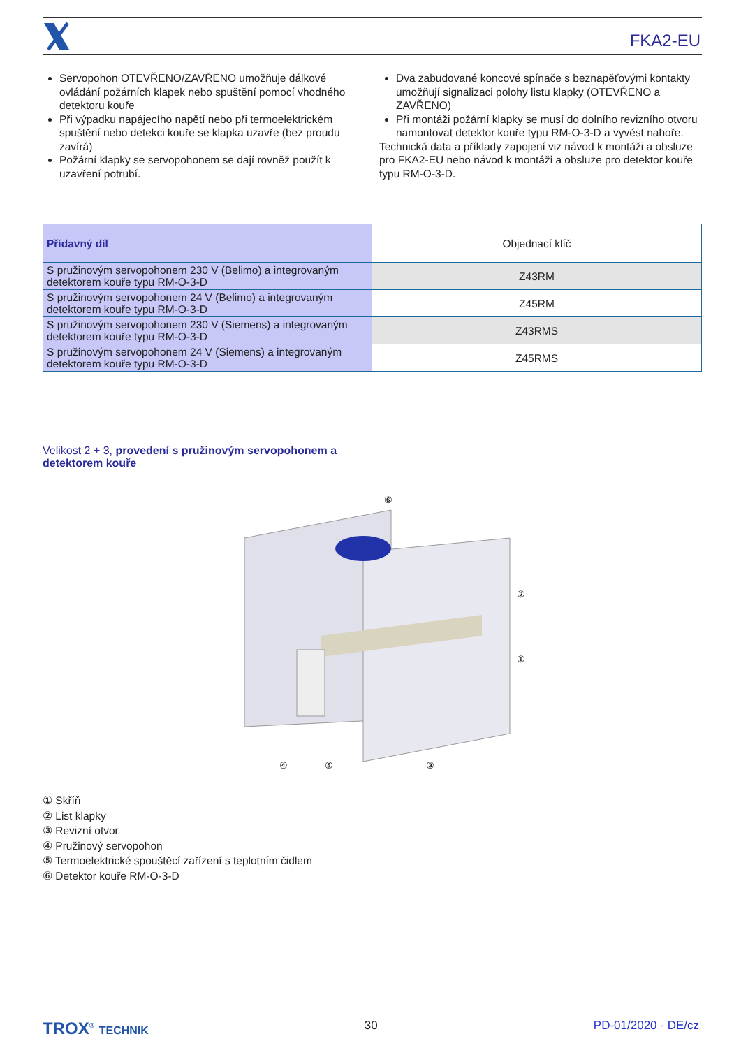FKA2-EU
Servopohon OTEVŘENO/ZAVŘENO umožňuje dálkové ovládání požárních klapek nebo spuštění pomocí vhodného detektoru kouře
Při výpadku napájecího napětí nebo při termoelektrickém spuštění nebo detekci kouře se klapka uzavře (bez proudu zavírá)
Požární klapky se servopohonem se dají rovněž použít k uzavření potrubí.
Dva zabudované koncové spínače s beznapěťovými kontakty umožňují signalizaci polohy listu klapky (OTEVŘENO a ZAVŘENO)
Při montáži požární klapky se musí do dolního revizního otvoru namontovat detektor kouře typu RM-O-3-D a vyvést nahoře.
Technická data a příklady zapojení viz návod k montáži a obsluze pro FKA2-EU nebo návod k montáži a obsluze pro detektor kouře typu RM-O-3-D.
| Přídavný díl | Objednací klíč |
| --- | --- |
| S pružinovým servopohonem 230 V (Belimo) a integrovaným detektorem kouře typu RM-O-3-D | Z43RM |
| S pružinovým servopohonem 24 V (Belimo) a integrovaným detektorem kouře typu RM-O-3-D | Z45RM |
| S pružinovým servopohonem 230 V (Siemens) a integrovaným detektorem kouře typu RM-O-3-D | Z43RMS |
| S pružinovým servopohonem 24 V (Siemens) a integrovaným detektorem kouře typu RM-O-3-D | Z45RMS |
Velikost 2 + 3, provedení s pružinovým servopohonem a
detektorem kouře
⑥
②
①
④
⑤
③
① Skříň
② List klapky
③ Revizní otvor
④ Pružinový servopohon
⑤ Termoelektrické spouštěcí zařízení s teplotním čidlem
⑥ Detektor kouře RM-O-3-D
TROX<sup>®</sup> TECHNIK 30 PD-01/2020 - DE/cz